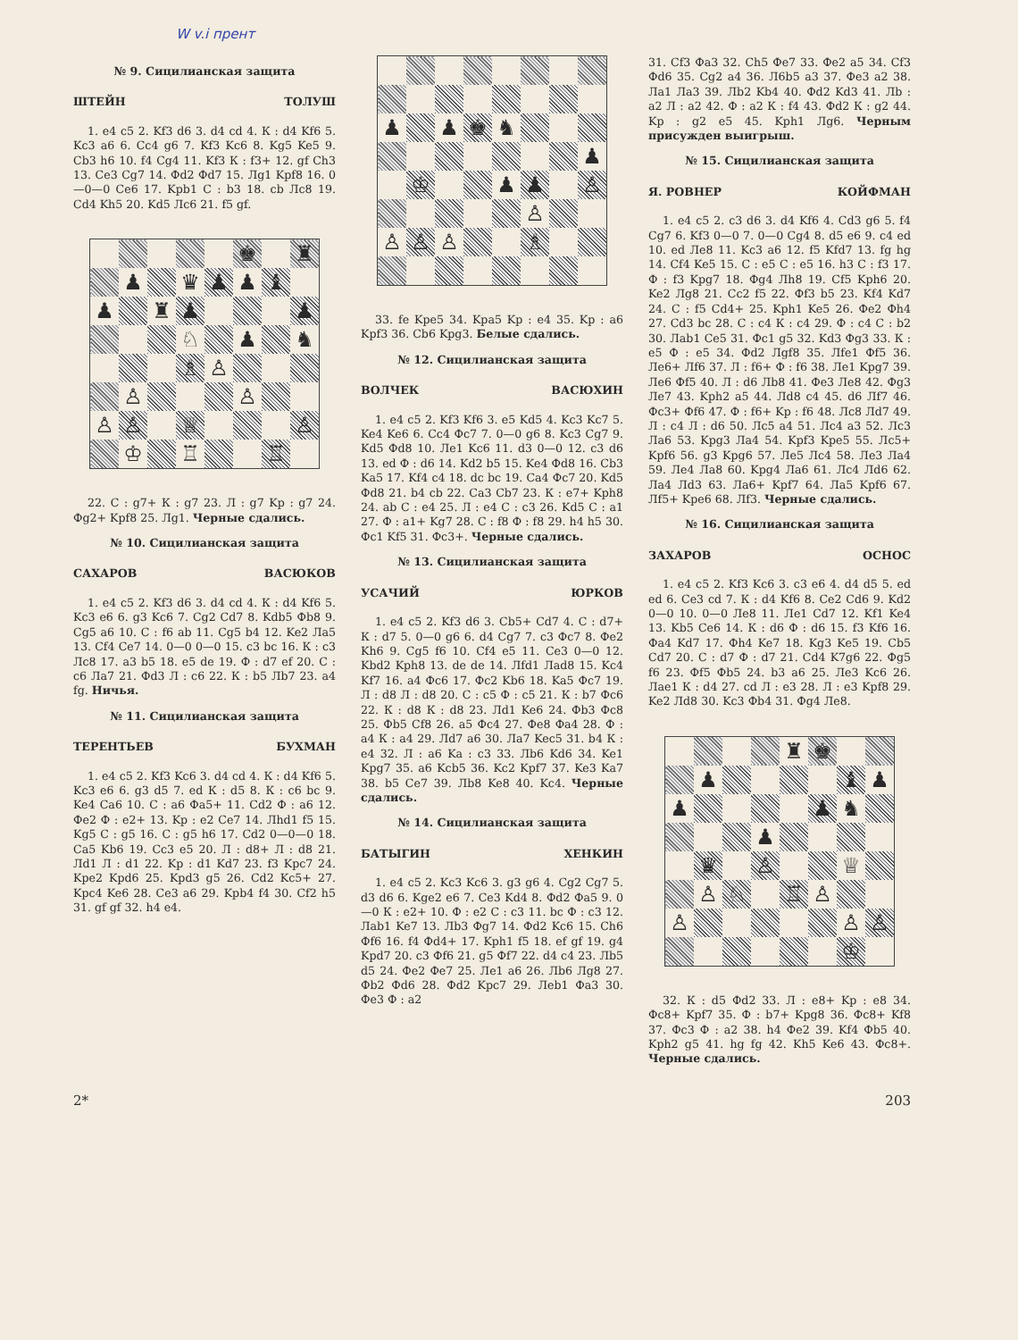W v.i прент
№ 9. Сицилианская защита
ШТЕЙН ТОЛУШ
1. e4 c5 2. Kf3 d6 3. d4 cd 4. К : d4 Kf6 5. Kc3 a6 6. Cc4 g6 7. Kf3 Kc6 8. Kg5 Ke5 9. Cb3 h6 10. f4 Cg4 11. Kf3 К : f3+ 12. gf Ch3 13. Ce3 Cg7 14. Фd2 Фd7 15. Лg1 Kpf8 16. 0—0—0 Ce6 17. Kpb1 С : b3 18. cb Лc8 19. Cd4 Kh5 20. Kd5 Лc6 21. f5 gf.
| | | | | | ♚ | | ♜ |
| | ♟ | | ♛ | ♟ | ♟ | ♝ | |
| ♟ | | ♜ | ♟ | | | | ♟ |
| | | | ♘ | | ♟ | | ♞ |
| | | | ♗ | ♙ | | | |
| | ♙ | | | | ♙ | | |
| ♙ | ♙ | | ♕ | | | | ♙ |
| | ♔ | | ♖ | | | ♖ | |
22. С : g7+ К : g7 23. Л : g7 Kp : g7 24. Фg2+ Kpf8 25. Лg1. Черные сдались.
№ 10. Сицилианская защита
САХАРОВ ВАСЮКОВ
1. e4 c5 2. Kf3 d6 3. d4 cd 4. К : d4 Kf6 5. Kc3 e6 6. g3 Kc6 7. Cg2 Cd7 8. Kdb5 Фb8 9. Cg5 a6 10. С : f6 ab 11. Cg5 b4 12. Ke2 Лa5 13. Cf4 Ce7 14. 0—0 0—0 15. c3 bc 16. К : c3 Лc8 17. a3 b5 18. e5 de 19. Ф : d7 ef 20. С : c6 Лa7 21. Фd3 Л : c6 22. К : b5 Лb7 23. a4 fg. Ничья.
№ 11. Сицилианская защита
ТЕРЕНТЬЕВ БУХМАН
1. e4 c5 2. Kf3 Kc6 3. d4 cd 4. К : d4 Kf6 5. Kc3 e6 6. g3 d5 7. ed К : d5 8. К : c6 bc 9. Ke4 Ca6 10. С : a6 Фa5+ 11. Cd2 Ф : a6 12. Фe2 Ф : e2+ 13. Kp : e2 Ce7 14. Лhd1 f5 15. Kg5 С : g5 16. С : g5 h6 17. Cd2 0—0—0 18. Ca5 Kb6 19. Cc3 e5 20. Л : d8+ Л : d8 21. Лd1 Л : d1 22. Kp : d1 Kd7 23. f3 Kpc7 24. Kpe2 Kpd6 25. Kpd3 g5 26. Cd2 Kc5+ 27. Kpc4 Ke6 28. Ce3 a6 29. Kpb4 f4 30. Cf2 h5 31. gf gf 32. h4 e4.
| ♟ | | ♟ | ♚ | ♞ | | | |
| | | | | | | | ♟ |
| | ♔ | | | ♟ | ♟ | | ♙ |
| | | | | | ♙ | | |
| ♙ | ♙ | ♙ | | | ♗ | | |
33. fe Kpe5 34. Kpa5 Kp : e4 35. Kp : a6 Kpf3 36. Cb6 Kpg3. Белые сдались.
№ 12. Сицилианская защита
ВОЛЧЕК ВАСЮХИН
1. e4 c5 2. Kf3 Kf6 3. e5 Kd5 4. Kc3 Kc7 5. Ke4 Ke6 6. Cc4 Фc7 7. 0—0 g6 8. Kc3 Cg7 9. Kd5 Фd8 10. Лe1 Kc6 11. d3 0—0 12. c3 d6 13. ed Ф : d6 14. Kd2 b5 15. Ke4 Фd8 16. Cb3 Ka5 17. Kf4 c4 18. dc bc 19. Ca4 Фc7 20. Kd5 Фd8 21. b4 cb 22. Ca3 Cb7 23. К : e7+ Kph8 24. ab С : e4 25. Л : e4 С : c3 26. Kd5 С : a1 27. Ф : a1+ Kg7 28. С : f8 Ф : f8 29. h4 h5 30. Фc1 Kf5 31. Фc3+. Черные сдались.
№ 13. Сицилианская защита
УСАЧИЙ ЮРКОВ
1. e4 c5 2. Kf3 d6 3. Cb5+ Cd7 4. С : d7+ К : d7 5. 0—0 g6 6. d4 Cg7 7. c3 Фc7 8. Фe2 Kh6 9. Cg5 f6 10. Cf4 e5 11. Ce3 0—0 12. Kbd2 Kph8 13. de de 14. Лfd1 Лad8 15. Kc4 Kf7 16. a4 Фc6 17. Фc2 Kb6 18. Ka5 Фc7 19. Л : d8 Л : d8 20. С : c5 Ф : c5 21. К : b7 Фc6 22. К : d8 К : d8 23. Лd1 Ke6 24. Фb3 Фc8 25. Фb5 Cf8 26. a5 Фc4 27. Фe8 Фa4 28. Ф : a4 К : a4 29. Лd7 a6 30. Лa7 Kec5 31. b4 К : e4 32. Л : a6 Ka : c3 33. Лb6 Kd6 34. Ke1 Kpg7 35. a6 Kcb5 36. Kc2 Kpf7 37. Ke3 Ka7 38. b5 Ce7 39. Лb8 Ke8 40. Kc4. Черные сдались.
№ 14. Сицилианская защита
БАТЫГИН ХЕНКИН
1. e4 c5 2. Kc3 Kc6 3. g3 g6 4. Cg2 Cg7 5. d3 d6 6. Kge2 e6 7. Ce3 Kd4 8. Фd2 Фa5 9. 0—0 К : e2+ 10. Ф : e2 С : c3 11. bc Ф : c3 12. Лab1 Ke7 13. Лb3 Фg7 14. Фd2 Kc6 15. Ch6 Фf6 16. f4 Фd4+ 17. Kph1 f5 18. ef gf 19. g4 Kpd7 20. c3 Фf6 21. g5 Фf7 22. d4 c4 23. Лb5 d5 24. Фe2 Фe7 25. Лe1 a6 26. Лb6 Лg8 27. Фb2 Фd6 28. Фd2 Kpc7 29. Лeb1 Фa3 30. Фe3 Ф : a2
31. Cf3 Фa3 32. Ch5 Фe7 33. Фe2 a5 34. Cf3 Фd6 35. Cg2 a4 36. Л6b5 a3 37. Фe3 a2 38. Лa1 Лa3 39. Лb2 Kb4 40. Фd2 Kd3 41. Лb : a2 Л : a2 42. Ф : a2 К : f4 43. Фd2 К : g2 44. Kp : g2 e5 45. Kph1 Лg6. Черным присужден выигрыш.
№ 15. Сицилианская защита
Я. РОВНЕР КОЙФМАН
1. e4 c5 2. c3 d6 3. d4 Kf6 4. Cd3 g6 5. f4 Cg7 6. Kf3 0—0 7. 0—0 Cg4 8. d5 e6 9. c4 ed 10. ed Лe8 11. Kc3 a6 12. f5 Kfd7 13. fg hg 14. Cf4 Ke5 15. С : e5 С : e5 16. h3 С : f3 17. Ф : f3 Kpg7 18. Фg4 Лh8 19. Cf5 Kph6 20. Ke2 Лg8 21. Cc2 f5 22. Фf3 b5 23. Kf4 Kd7 24. С : f5 Cd4+ 25. Kph1 Ke5 26. Фe2 Фh4 27. Cd3 bc 28. С : c4 К : c4 29. Ф : c4 С : b2 30. Лab1 Ce5 31. Фc1 g5 32. Kd3 Фg3 33. К : e5 Ф : e5 34. Фd2 Лgf8 35. Лfe1 Фf5 36. Лe6+ Лf6 37. Л : f6+ Ф : f6 38. Лe1 Kpg7 39. Лe6 Фf5 40. Л : d6 Лb8 41. Фe3 Лe8 42. Фg3 Лe7 43. Kph2 a5 44. Лd8 c4 45. d6 Лf7 46. Фc3+ Фf6 47. Ф : f6+ Kp : f6 48. Лc8 Лd7 49. Л : c4 Л : d6 50. Лc5 a4 51. Лc4 a3 52. Лc3 Лa6 53. Kpg3 Лa4 54. Kpf3 Kpe5 55. Лc5+ Kpf6 56. g3 Kpg6 57. Лe5 Лc4 58. Лe3 Лa4 59. Лe4 Лa8 60. Kpg4 Лa6 61. Лc4 Лd6 62. Лa4 Лd3 63. Лa6+ Kpf7 64. Лa5 Kpf6 67. Лf5+ Kpe6 68. Лf3. Черные сдались.
№ 16. Сицилианская защита
ЗАХАРОВ ОСНОС
1. e4 c5 2. Kf3 Kc6 3. c3 e6 4. d4 d5 5. ed ed 6. Ce3 cd 7. К : d4 Kf6 8. Ce2 Cd6 9. Kd2 0—0 10. 0—0 Лe8 11. Лe1 Cd7 12. Kf1 Ke4 13. Kb5 Ce6 14. К : d6 Ф : d6 15. f3 Kf6 16. Фa4 Kd7 17. Фh4 Ke7 18. Kg3 Ke5 19. Cb5 Cd7 20. С : d7 Ф : d7 21. Cd4 K7g6 22. Фg5 f6 23. Фf5 Фb5 24. b3 a6 25. Лe3 Kc6 26. Лae1 К : d4 27. cd Л : e3 28. Л : e3 Kpf8 29. Ke2 Лd8 30. Kc3 Фb4 31. Фg4 Лe8.
| | | | | ♜ | ♚ | | |
| | ♟ | | | | | ♝ | ♟ |
| ♟ | | | | | ♟ | ♞ | |
| | | | ♟ | | | | |
| | ♛ | | ♙ | | | ♕ | |
| | ♙ | ♘ | | ♖ | ♙ | | |
| ♙ | | | | | | ♙ | ♙ |
| | | | | | | ♔ | |
32. К : d5 Фd2 33. Л : e8+ Kp : e8 34. Фc8+ Kpf7 35. Ф : b7+ Kpg8 36. Фc8+ Kf8 37. Фc3 Ф : a2 38. h4 Фe2 39. Kf4 Фb5 40. Kph2 g5 41. hg fg 42. Kh5 Ke6 43. Фc8+. Черные сдались.
2* 203